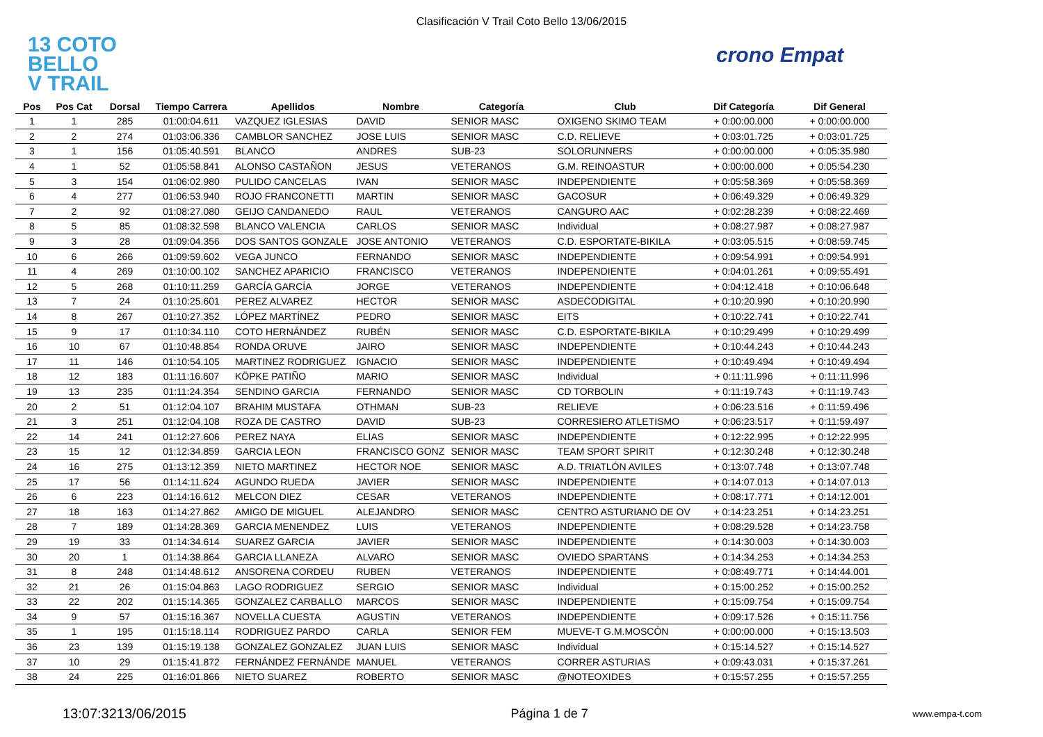Clasificación V Trail Coto Bello 13/06/2015
13 COTO
BELLO
V TRAIL
crono Empat
| Pos | Pos Cat | Dorsal | Tiempo Carrera | Apellidos | Nombre | Categoría | Club | Dif Categoría | Dif General |
| --- | --- | --- | --- | --- | --- | --- | --- | --- | --- |
| 1 | 1 | 285 | 01:00:04.611 | VAZQUEZ IGLESIAS | DAVID | SENIOR MASC | OXIGENO SKIMO TEAM | + 0:00:00.000 | + 0:00:00.000 |
| 2 | 2 | 274 | 01:03:06.336 | CAMBLOR SANCHEZ | JOSE LUIS | SENIOR MASC | C.D. RELIEVE | + 0:03:01.725 | + 0:03:01.725 |
| 3 | 1 | 156 | 01:05:40.591 | BLANCO | ANDRES | SUB-23 | SOLORUNNERS | + 0:00:00.000 | + 0:05:35.980 |
| 4 | 1 | 52 | 01:05:58.841 | ALONSO CASTAÑON | JESUS | VETERANOS | G.M. REINOASTUR | + 0:00:00.000 | + 0:05:54.230 |
| 5 | 3 | 154 | 01:06:02.980 | PULIDO CANCELAS | IVAN | SENIOR MASC | INDEPENDIENTE | + 0:05:58.369 | + 0:05:58.369 |
| 6 | 4 | 277 | 01:06:53.940 | ROJO FRANCONETTI | MARTIN | SENIOR MASC | GACOSUR | + 0:06:49.329 | + 0:06:49.329 |
| 7 | 2 | 92 | 01:08:27.080 | GEIJO CANDANEDO | RAUL | VETERANOS | CANGURO AAC | + 0:02:28.239 | + 0:08:22.469 |
| 8 | 5 | 85 | 01:08:32.598 | BLANCO VALENCIA | CARLOS | SENIOR MASC | Individual | + 0:08:27.987 | + 0:08:27.987 |
| 9 | 3 | 28 | 01:09:04.356 | DOS SANTOS GONZALE | JOSE ANTONIO | VETERANOS | C.D. ESPORTATE-BIKILA | + 0:03:05.515 | + 0:08:59.745 |
| 10 | 6 | 266 | 01:09:59.602 | VEGA JUNCO | FERNANDO | SENIOR MASC | INDEPENDIENTE | + 0:09:54.991 | + 0:09:54.991 |
| 11 | 4 | 269 | 01:10:00.102 | SANCHEZ APARICIO | FRANCISCO | VETERANOS | INDEPENDIENTE | + 0:04:01.261 | + 0:09:55.491 |
| 12 | 5 | 268 | 01:10:11.259 | GARCÍA GARCÍA | JORGE | VETERANOS | INDEPENDIENTE | + 0:04:12.418 | + 0:10:06.648 |
| 13 | 7 | 24 | 01:10:25.601 | PEREZ ALVAREZ | HECTOR | SENIOR MASC | ASDECODIGITAL | + 0:10:20.990 | + 0:10:20.990 |
| 14 | 8 | 267 | 01:10:27.352 | LÓPEZ MARTÍNEZ | PEDRO | SENIOR MASC | EITS | + 0:10:22.741 | + 0:10:22.741 |
| 15 | 9 | 17 | 01:10:34.110 | COTO HERNÁNDEZ | RUBÉN | SENIOR MASC | C.D. ESPORTATE-BIKILA | + 0:10:29.499 | + 0:10:29.499 |
| 16 | 10 | 67 | 01:10:48.854 | RONDA ORUVE | JAIRO | SENIOR MASC | INDEPENDIENTE | + 0:10:44.243 | + 0:10:44.243 |
| 17 | 11 | 146 | 01:10:54.105 | MARTINEZ RODRIGUEZ | IGNACIO | SENIOR MASC | INDEPENDIENTE | + 0:10:49.494 | + 0:10:49.494 |
| 18 | 12 | 183 | 01:11:16.607 | KÖPKE PATIÑO | MARIO | SENIOR MASC | Individual | + 0:11:11.996 | + 0:11:11.996 |
| 19 | 13 | 235 | 01:11:24.354 | SENDINO GARCIA | FERNANDO | SENIOR MASC | CD TORBOLIN | + 0:11:19.743 | + 0:11:19.743 |
| 20 | 2 | 51 | 01:12:04.107 | BRAHIM MUSTAFA | OTHMAN | SUB-23 | RELIEVE | + 0:06:23.516 | + 0:11:59.496 |
| 21 | 3 | 251 | 01:12:04.108 | ROZA DE CASTRO | DAVID | SUB-23 | CORRESIERO ATLETISMO | + 0:06:23.517 | + 0:11:59.497 |
| 22 | 14 | 241 | 01:12:27.606 | PEREZ NAYA | ELIAS | SENIOR MASC | INDEPENDIENTE | + 0:12:22.995 | + 0:12:22.995 |
| 23 | 15 | 12 | 01:12:34.859 | GARCIA LEON | FRANCISCO GONZ | SENIOR MASC | TEAM SPORT SPIRIT | + 0:12:30.248 | + 0:12:30.248 |
| 24 | 16 | 275 | 01:13:12.359 | NIETO MARTINEZ | HECTOR NOE | SENIOR MASC | A.D. TRIATLÓN AVILES | + 0:13:07.748 | + 0:13:07.748 |
| 25 | 17 | 56 | 01:14:11.624 | AGUNDO RUEDA | JAVIER | SENIOR MASC | INDEPENDIENTE | + 0:14:07.013 | + 0:14:07.013 |
| 26 | 6 | 223 | 01:14:16.612 | MELCON DIEZ | CESAR | VETERANOS | INDEPENDIENTE | + 0:08:17.771 | + 0:14:12.001 |
| 27 | 18 | 163 | 01:14:27.862 | AMIGO DE MIGUEL | ALEJANDRO | SENIOR MASC | CENTRO ASTURIANO DE OV | + 0:14:23.251 | + 0:14:23.251 |
| 28 | 7 | 189 | 01:14:28.369 | GARCIA MENENDEZ | LUIS | VETERANOS | INDEPENDIENTE | + 0:08:29.528 | + 0:14:23.758 |
| 29 | 19 | 33 | 01:14:34.614 | SUAREZ GARCIA | JAVIER | SENIOR MASC | INDEPENDIENTE | + 0:14:30.003 | + 0:14:30.003 |
| 30 | 20 | 1 | 01:14:38.864 | GARCIA LLANEZA | ALVARO | SENIOR MASC | OVIEDO SPARTANS | + 0:14:34.253 | + 0:14:34.253 |
| 31 | 8 | 248 | 01:14:48.612 | ANSORENA CORDEU | RUBEN | VETERANOS | INDEPENDIENTE | + 0:08:49.771 | + 0:14:44.001 |
| 32 | 21 | 26 | 01:15:04.863 | LAGO RODRIGUEZ | SERGIO | SENIOR MASC | Individual | + 0:15:00.252 | + 0:15:00.252 |
| 33 | 22 | 202 | 01:15:14.365 | GONZALEZ CARBALLO | MARCOS | SENIOR MASC | INDEPENDIENTE | + 0:15:09.754 | + 0:15:09.754 |
| 34 | 9 | 57 | 01:15:16.367 | NOVELLA CUESTA | AGUSTIN | VETERANOS | INDEPENDIENTE | + 0:09:17.526 | + 0:15:11.756 |
| 35 | 1 | 195 | 01:15:18.114 | RODRIGUEZ PARDO | CARLA | SENIOR FEM | MUEVE-T G.M.MOSCÓN | + 0:00:00.000 | + 0:15:13.503 |
| 36 | 23 | 139 | 01:15:19.138 | GONZALEZ GONZALEZ | JUAN LUIS | SENIOR MASC | Individual | + 0:15:14.527 | + 0:15:14.527 |
| 37 | 10 | 29 | 01:15:41.872 | FERNÁNDEZ FERNÁNDE | MANUEL | VETERANOS | CORRER ASTURIAS | + 0:09:43.031 | + 0:15:37.261 |
| 38 | 24 | 225 | 01:16:01.866 | NIETO SUAREZ | ROBERTO | SENIOR MASC | @NOTEOXIDES | + 0:15:57.255 | + 0:15:57.255 |
13:07:3213/06/2015 Página 1 de 7 www.empa-t.com